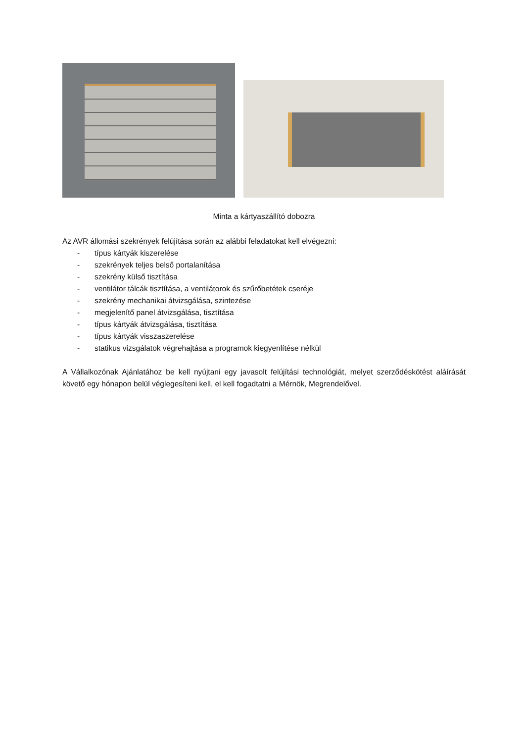Minta a kártyaszállító dobozra
Az AVR állomási szekrények felújítása során az alábbi feladatokat kell elvégezni:
- típus kártyák kiszerelése
- szekrények teljes belső portalanítása
- szekrény külső tisztítása
- ventilátor tálcák tisztítása, a ventilátorok és szűrőbetétek cseréje
- szekrény mechanikai átvizsgálása, szintezése
- megjelenítő panel átvizsgálása, tisztítása
- típus kártyák átvizsgálása, tisztítása
- típus kártyák visszaszerelése
- statikus vizsgálatok végrehajtása a programok kiegyenlítése nélkül
A Vállalkozónak Ajánlatához be kell nyújtani egy javasolt felújítási technológiát, melyet szerződéskötést aláírását követő egy hónapon belül véglegesíteni kell, el kell fogadtatni a Mérnök, Megrendelővel.